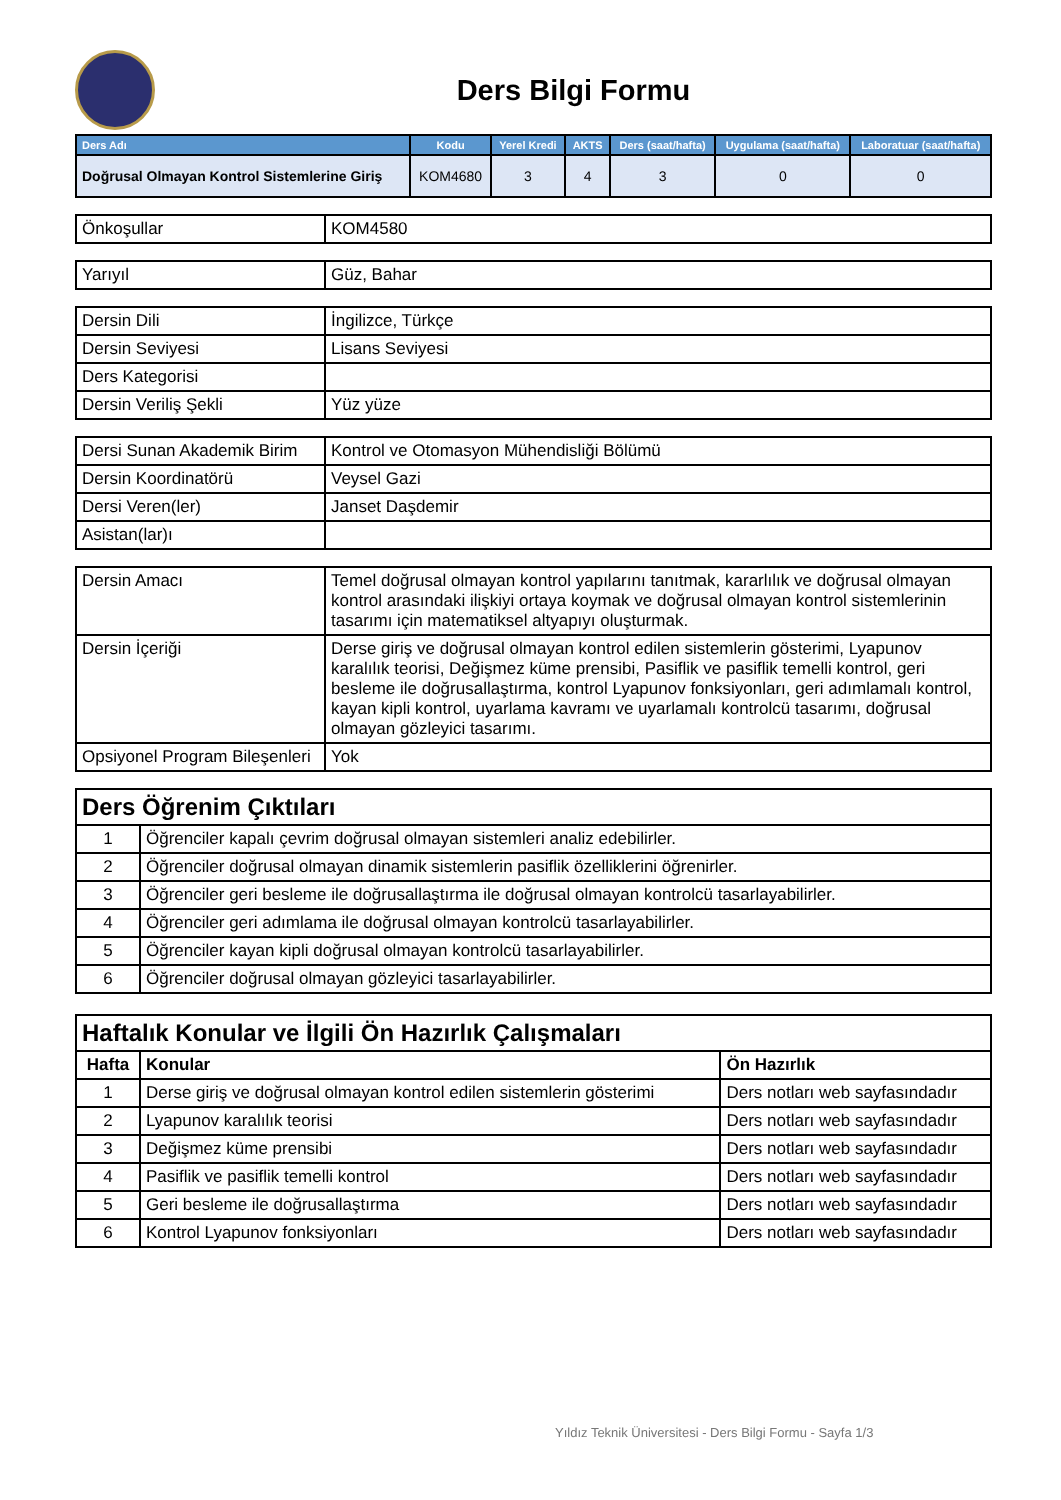Ders Bilgi Formu
| Ders Adı | Kodu | Yerel Kredi | AKTS | Ders (saat/hafta) | Uygulama (saat/hafta) | Laboratuar (saat/hafta) |
| --- | --- | --- | --- | --- | --- | --- |
| Doğrusal Olmayan Kontrol Sistemlerine Giriş | KOM4680 | 3 | 4 | 3 | 0 | 0 |
| Önkoşullar | KOM4580 |
| Yarıyıl | Güz, Bahar |
| Dersin Dili | İngilizce, Türkçe |
| Dersin Seviyesi | Lisans Seviyesi |
| Ders Kategorisi | |
| Dersin Veriliş Şekli | Yüz yüze |
| Dersi Sunan Akademik Birim | Kontrol ve Otomasyon Mühendisliği Bölümü |
| Dersin Koordinatörü | Veysel Gazi |
| Dersi Veren(ler) | Janset Daşdemir |
| Asistan(lar)ı | |
| Dersin Amacı | Temel doğrusal olmayan kontrol yapılarını tanıtmak, kararlılık ve doğrusal olmayan kontrol arasındaki ilişkiyi ortaya koymak ve doğrusal olmayan kontrol sistemlerinin tasarımı için matematiksel altyapıyı oluşturmak. |
| Dersin İçeriği | Derse giriş ve doğrusal olmayan kontrol edilen sistemlerin gösterimi, Lyapunov karalılık teorisi, Değişmez küme prensibi, Pasiflik ve pasiflik temelli kontrol, geri besleme ile doğrusallaştırma, kontrol Lyapunov fonksiyonları, geri adımlamalı kontrol, kayan kipli kontrol, uyarlama kavramı ve uyarlamalı kontrolcü tasarımı, doğrusal olmayan gözleyici tasarımı. |
| Opsiyonel Program Bileşenleri | Yok |
| Ders Öğrenim Çıktıları | |
| --- | --- |
| 1 | Öğrenciler kapalı çevrim doğrusal olmayan sistemleri analiz edebilirler. |
| 2 | Öğrenciler doğrusal olmayan dinamik sistemlerin pasiflik özelliklerini öğrenirler. |
| 3 | Öğrenciler geri besleme ile doğrusallaştırma ile doğrusal olmayan kontrolcü tasarlayabilirler. |
| 4 | Öğrenciler geri adımlama ile doğrusal olmayan kontrolcü tasarlayabilirler. |
| 5 | Öğrenciler kayan kipli doğrusal olmayan kontrolcü tasarlayabilirler. |
| 6 | Öğrenciler doğrusal olmayan gözleyici tasarlayabilirler. |
| Haftalık Konular ve İlgili Ön Hazırlık Çalışmaları | | |
| --- | --- | --- |
| Hafta | Konular | Ön Hazırlık |
| 1 | Derse giriş ve doğrusal olmayan kontrol edilen sistemlerin gösterimi | Ders notları web sayfasındadır |
| 2 | Lyapunov karalılık teorisi | Ders notları web sayfasındadır |
| 3 | Değişmez küme prensibi | Ders notları web sayfasındadır |
| 4 | Pasiflik ve pasiflik temelli kontrol | Ders notları web sayfasındadır |
| 5 | Geri besleme ile doğrusallaştırma | Ders notları web sayfasındadır |
| 6 | Kontrol Lyapunov fonksiyonları | Ders notları web sayfasındadır |
Yıldız Teknik Üniversitesi - Ders Bilgi Formu - Sayfa 1/3